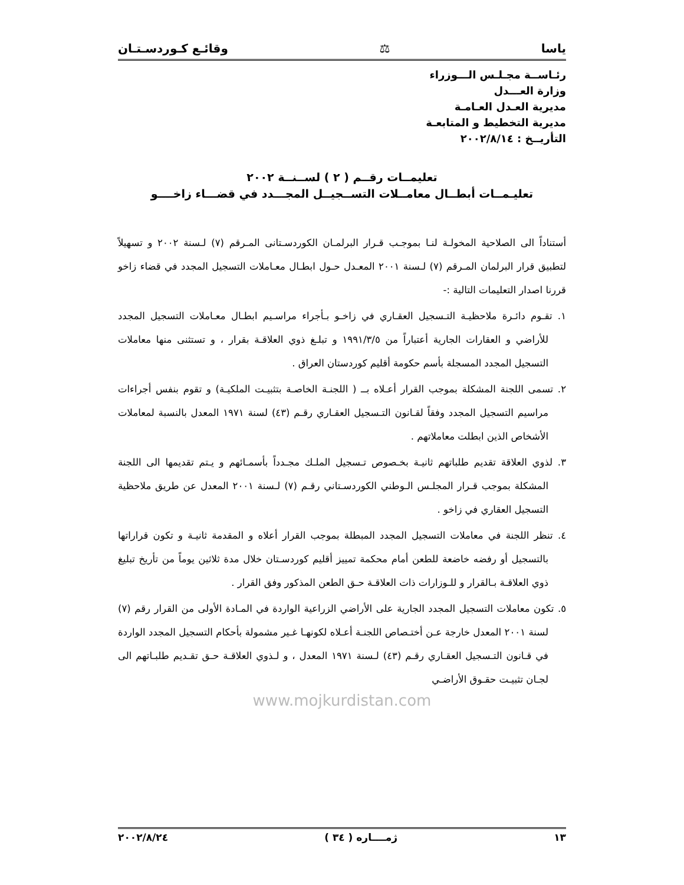ياسا ⚖ وقائـع كـوردسـتـان
رئـاســة مجـلـس الـــوزراء
وزارة العـــدل
مديرية العـدل العـامـة
مديرية التخطيط و المتابعـة
التأريــخ : ٢٠٠٢/٨/١٤
تعليمــات رقــم ( ٢ ) لســنــة ٢٠٠٢
تعليـمــات أبطــال معامــلات التســجيــل المجـــدد في قضـــاء زاخــــو
أستناداً الى الصلاحية المخولـة لنـا بموجـب قـرار البرلمـان الكوردسـتانى المـرقم (٧) لـسنة ٢٠٠٢ و تسهيلاً لتطبيق قرار البرلمان المـرقم (٧) لـسنة ٢٠٠١ المعـدل حـول ابطـال معـاملات التسجيل المجدد في قضاء زاخو قررنا اصدار التعليمات التالية :-
١. تقـوم دائـرة ملاحظيـة التـسجيل العقـاري في زاخـو بـأجراء مراسـيم ابطـال معـاملات التسجيل المجدد للأراضي و العقارات الجارية أعتباراً من ١٩٩١/٣/٥ و تبلـغ ذوي العلاقـة بقرار ، و تستثنى منها معاملات التسجيل المجدد المسجلة بأسم حكومة أقليم كوردستان العراق .
٢. تسمى اللجنة المشكلة بموجب القرار أعـلاه بــ ( اللجنـة الخاصـة بتثبيـت الملكيـة) و تقوم بنفس أجراءات مراسيم التسجيل المجدد وفقاً لقـانون التـسجيل العقـاري رقـم (٤٣) لسنة ١٩٧١ المعدل بالنسبة لمعاملات الأشخاص الذين ابطلت معاملاتهم .
٣. لذوي العلاقة تقديم طلباتهم ثانيـة بخـصوص تـسجيل الملـك مجـدداً بأسمـائهم و يـتم تقديمها الى اللجنة المشكلة بموجب قـرار المجلـس الـوطني الكوردسـتاني رقـم (٧) لـسنة ٢٠٠١ المعدل عن طريق ملاحظية التسجيل العقاري في زاخو .
٤. تنظر اللجنة في معاملات التسجيل المجدد المبطلة بموجب القرار أعلاه و المقدمة ثانيـة و تكون قراراتها بالتسجيل أو رفضه خاضعة للطعن أمام محكمة تمييز أقليم كوردسـتان خلال مدة ثلاثين يوماً من تأريخ تبليغ ذوي العلاقـة بـالقرار و للـوزارات ذات العلاقـة حـق الطعن المذكور وفق القرار .
٥. تكون معاملات التسجيل المجدد الجارية على الأراضي الزراعية الواردة في المـادة الأولى من القرار رقم (٧) لسنة ٢٠٠١ المعدل خارجة عـن أختـصاص اللجنـة أعـلاه لكونهـا غـير مشمولة بأحكام التسجيل المجدد الواردة في قـانون التـسجيل العقـاري رقـم (٤٣) لـسنة ١٩٧١ المعدل ، و لـذوي العلاقـة حـق تقـديم طلبـاتهم الى لجـان تثبيـت حقـوق الأراضـي
www.mojkurdistan.com
١٣ ژمــــاره ( ٣٤ ) ٢٠٠٢/٨/٢٤